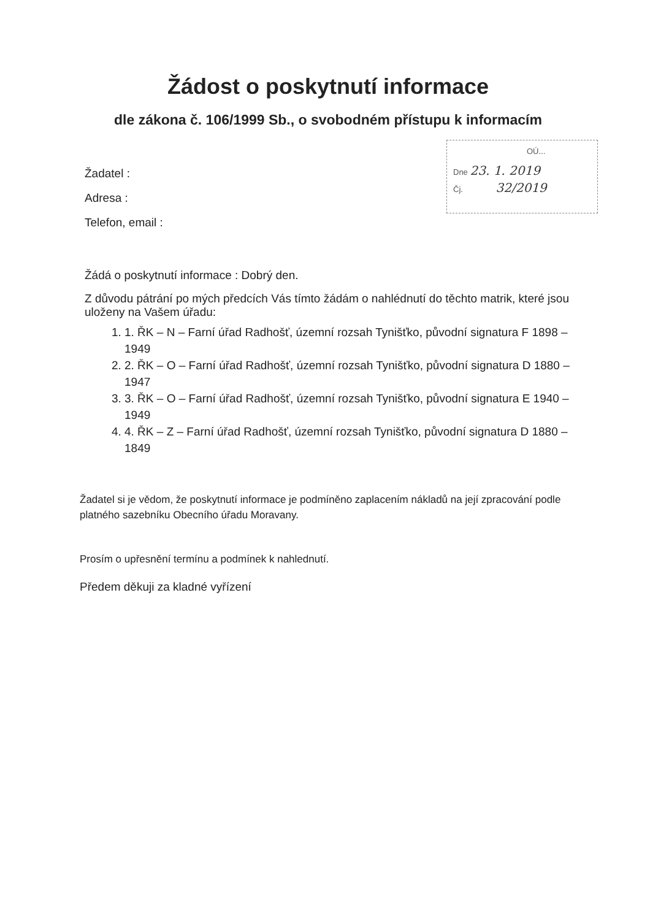Žádost o poskytnutí informace
dle zákona č. 106/1999 Sb., o svobodném přístupu k informacím
OÚ...
Dne 23. 1. 2019
Čj. 32/2019
Žadatel :
Adresa :
Telefon, email :
Žádá o poskytnutí informace : Dobrý den.
Z důvodu pátrání po mých předcích Vás tímto žádám o nahlédnutí do těchto matrik, které jsou uloženy na Vašem úřadu:
1. 1. ŘK – N – Farní úřad Radhošť, územní rozsah Tynišťko, původní signatura F 1898 – 1949
2. 2. ŘK – O – Farní úřad Radhošť, územní rozsah Tynišťko, původní signatura D 1880 – 1947
3. 3. ŘK – O – Farní úřad Radhošť, územní rozsah Tynišťko, původní signatura E 1940 – 1949
4. 4. ŘK – Z – Farní úřad Radhošť, územní rozsah Tynišťko, původní signatura D 1880 – 1849
Žadatel si je vědom, že poskytnutí informace je podmíněno zaplacením nákladů na její zpracování podle platného sazebníku Obecního úřadu Moravany.
Prosím o upřesnění termínu a podmínek k nahlednutí.
Předem děkuji za kladné vyřízení